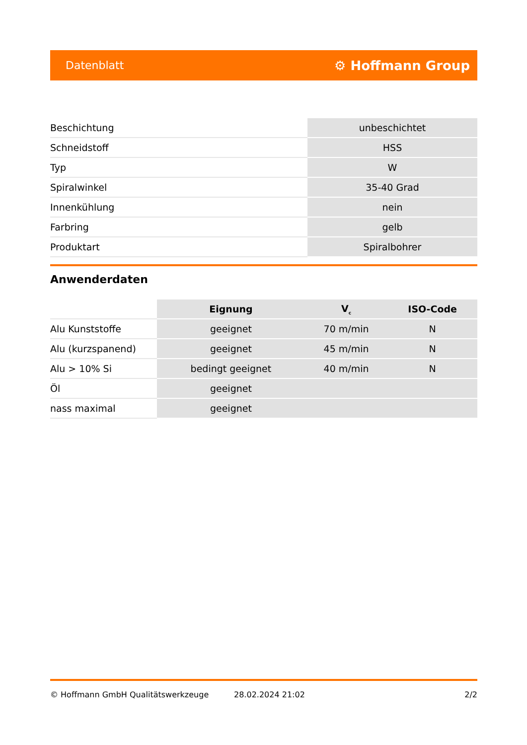Datenblatt ⚙ Hoffmann Group
| Beschichtung | unbeschichtet |
| Schneidstoff | HSS |
| Typ | W |
| Spiralwinkel | 35-40 Grad |
| Innenkühlung | nein |
| Farbring | gelb |
| Produktart | Spiralbohrer |
Anwenderdaten
| | Eignung | V<sub>c</sub> | ISO-Code |
| --- | --- | --- | --- |
| Alu Kunststoffe | geeignet | 70 m/min | N |
| Alu (kurzspanend) | geeignet | 45 m/min | N |
| Alu > 10% Si | bedingt geeignet | 40 m/min | N |
| Öl | geeignet | | |
| nass maximal | geeignet | | |
© Hoffmann GmbH Qualitätswerkzeuge 28.02.2024 21:02 2/2